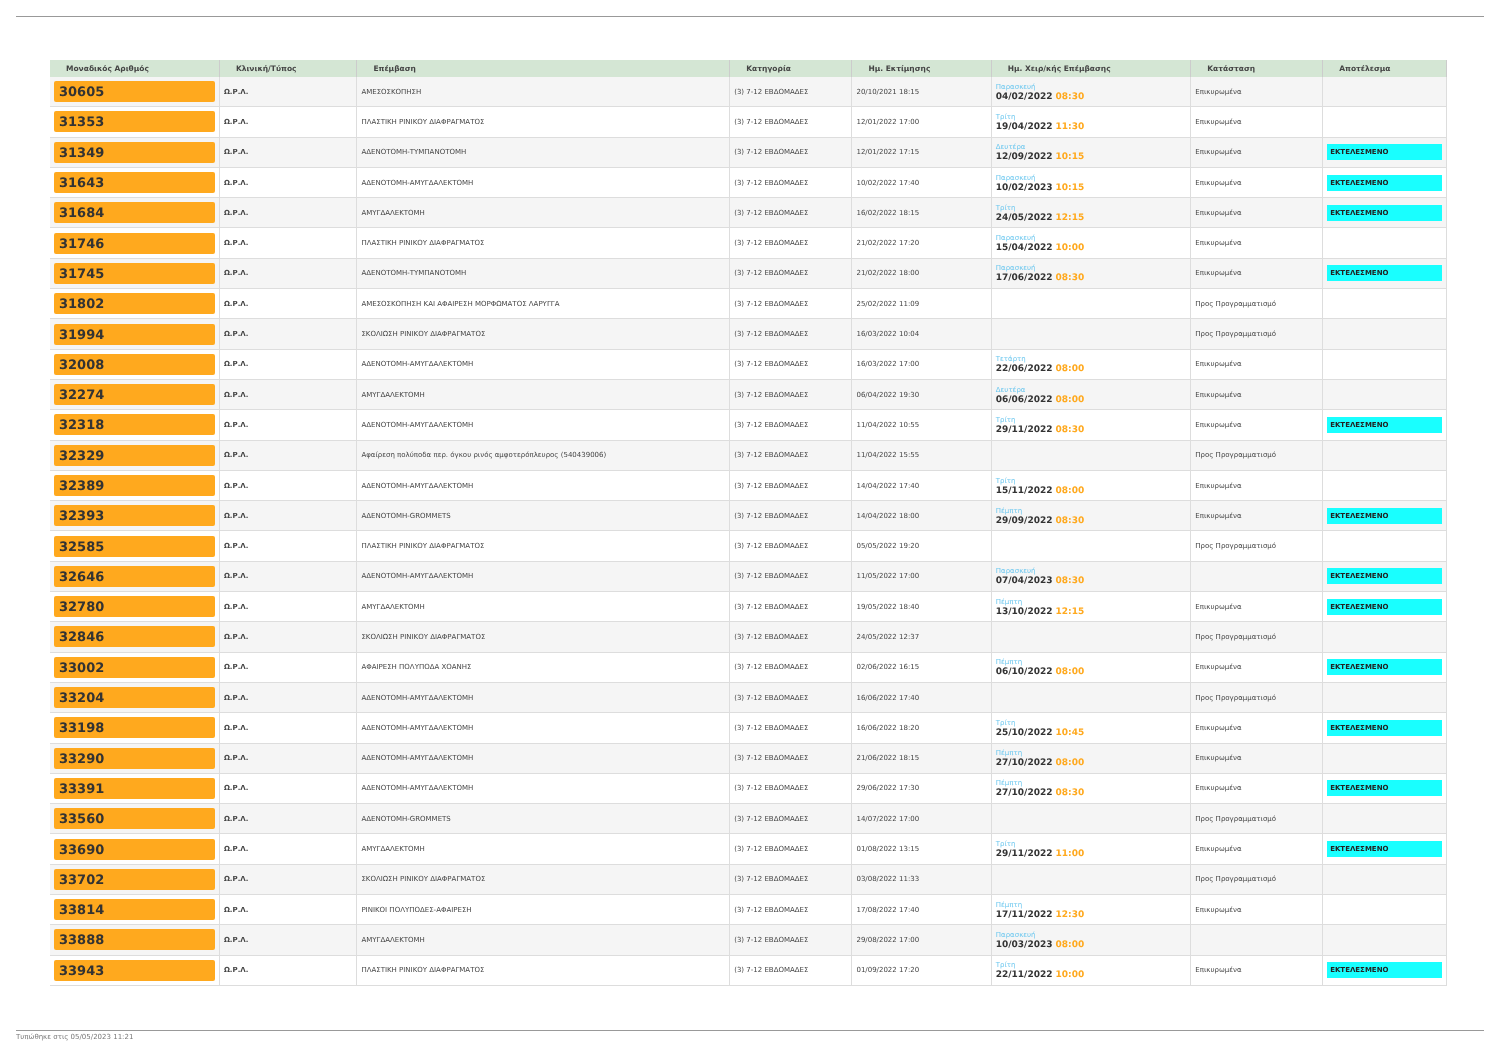| Μοναδικός Αριθμός | Κλινική/Τύπος | Επέμβαση | Κατηγορία | Ημ. Εκτίμησης | Ημ. Χειρ/κής Επέμβασης | Κατάσταση | Αποτέλεσμα |
| --- | --- | --- | --- | --- | --- | --- | --- |
| 30605 | Ω.Ρ.Λ. | ΑΜΕΣΟΣΚΟΠΗΣΗ | (3) 7-12 ΕΒΔΟΜΑΔΕΣ | 20/10/2021 18:15 | Παρασκευή 04/02/2022 08:30 | Επικυρωμένα | |
| 31353 | Ω.Ρ.Λ. | ΠΛΑΣΤΙΚΗ ΡΙΝΙΚΟΥ ΔΙΑΦΡΑΓΜΑΤΟΣ | (3) 7-12 ΕΒΔΟΜΑΔΕΣ | 12/01/2022 17:00 | Τρίτη 19/04/2022 11:30 | Επικυρωμένα | |
| 31349 | Ω.Ρ.Λ. | ΑΔΕΝΟΤΟΜΗ-ΤΥΜΠΑΝΟΤΟΜΗ | (3) 7-12 ΕΒΔΟΜΑΔΕΣ | 12/01/2022 17:15 | Δευτέρα 12/09/2022 10:15 | Επικυρωμένα | ΕΚΤΕΛΕΣΜΕΝΟ |
| 31643 | Ω.Ρ.Λ. | ΑΔΕΝΟΤΟΜΗ-ΑΜΥΓΔΑΛΕΚΤΟΜΗ | (3) 7-12 ΕΒΔΟΜΑΔΕΣ | 10/02/2022 17:40 | Παρασκευή 10/02/2023 10:15 | Επικυρωμένα | ΕΚΤΕΛΕΣΜΕΝΟ |
| 31684 | Ω.Ρ.Λ. | ΑΜΥΓΔΑΛΕΚΤΟΜΗ | (3) 7-12 ΕΒΔΟΜΑΔΕΣ | 16/02/2022 18:15 | Τρίτη 24/05/2022 12:15 | Επικυρωμένα | ΕΚΤΕΛΕΣΜΕΝΟ |
| 31746 | Ω.Ρ.Λ. | ΠΛΑΣΤΙΚΗ ΡΙΝΙΚΟΥ ΔΙΑΦΡΑΓΜΑΤΟΣ | (3) 7-12 ΕΒΔΟΜΑΔΕΣ | 21/02/2022 17:20 | Παρασκευή 15/04/2022 10:00 | Επικυρωμένα | |
| 31745 | Ω.Ρ.Λ. | ΑΔΕΝΟΤΟΜΗ-ΤΥΜΠΑΝΟΤΟΜΗ | (3) 7-12 ΕΒΔΟΜΑΔΕΣ | 21/02/2022 18:00 | Παρασκευή 17/06/2022 08:30 | Επικυρωμένα | ΕΚΤΕΛΕΣΜΕΝΟ |
| 31802 | Ω.Ρ.Λ. | ΑΜΕΣΟΣΚΟΠΗΣΗ ΚΑΙ ΑΦΑΙΡΕΣΗ ΜΟΡΦΩΜΑΤΟΣ ΛΑΡΥΓΓΑ | (3) 7-12 ΕΒΔΟΜΑΔΕΣ | 25/02/2022 11:09 | | Προς Προγραμματισμό | |
| 31994 | Ω.Ρ.Λ. | ΣΚΟΛΙΩΣΗ ΡΙΝΙΚΟΥ ΔΙΑΦΡΑΓΜΑΤΟΣ | (3) 7-12 ΕΒΔΟΜΑΔΕΣ | 16/03/2022 10:04 | | Προς Προγραμματισμό | |
| 32008 | Ω.Ρ.Λ. | ΑΔΕΝΟΤΟΜΗ-ΑΜΥΓΔΑΛΕΚΤΟΜΗ | (3) 7-12 ΕΒΔΟΜΑΔΕΣ | 16/03/2022 17:00 | Τετάρτη 22/06/2022 08:00 | Επικυρωμένα | |
| 32274 | Ω.Ρ.Λ. | ΑΜΥΓΔΑΛΕΚΤΟΜΗ | (3) 7-12 ΕΒΔΟΜΑΔΕΣ | 06/04/2022 19:30 | Δευτέρα 06/06/2022 08:00 | Επικυρωμένα | |
| 32318 | Ω.Ρ.Λ. | ΑΔΕΝΟΤΟΜΗ-ΑΜΥΓΔΑΛΕΚΤΟΜΗ | (3) 7-12 ΕΒΔΟΜΑΔΕΣ | 11/04/2022 10:55 | Τρίτη 29/11/2022 08:30 | Επικυρωμένα | ΕΚΤΕΛΕΣΜΕΝΟ |
| 32329 | Ω.Ρ.Λ. | Αφαίρεση πολύποδα περ. όγκου ρινός αμφοτερόπλευρος (540439006) | (3) 7-12 ΕΒΔΟΜΑΔΕΣ | 11/04/2022 15:55 | | Προς Προγραμματισμό | |
| 32389 | Ω.Ρ.Λ. | ΑΔΕΝΟΤΟΜΗ-ΑΜΥΓΔΑΛΕΚΤΟΜΗ | (3) 7-12 ΕΒΔΟΜΑΔΕΣ | 14/04/2022 17:40 | Τρίτη 15/11/2022 08:00 | Επικυρωμένα | |
| 32393 | Ω.Ρ.Λ. | ΑΔΕΝΟΤΟΜΗ-GROMMETS | (3) 7-12 ΕΒΔΟΜΑΔΕΣ | 14/04/2022 18:00 | Πέμπτη 29/09/2022 08:30 | Επικυρωμένα | ΕΚΤΕΛΕΣΜΕΝΟ |
| 32585 | Ω.Ρ.Λ. | ΠΛΑΣΤΙΚΗ ΡΙΝΙΚΟΥ ΔΙΑΦΡΑΓΜΑΤΟΣ | (3) 7-12 ΕΒΔΟΜΑΔΕΣ | 05/05/2022 19:20 | | Προς Προγραμματισμό | |
| 32646 | Ω.Ρ.Λ. | ΑΔΕΝΟΤΟΜΗ-ΑΜΥΓΔΑΛΕΚΤΟΜΗ | (3) 7-12 ΕΒΔΟΜΑΔΕΣ | 11/05/2022 17:00 | Παρασκευή 07/04/2023 08:30 | | ΕΚΤΕΛΕΣΜΕΝΟ |
| 32780 | Ω.Ρ.Λ. | ΑΜΥΓΔΑΛΕΚΤΟΜΗ | (3) 7-12 ΕΒΔΟΜΑΔΕΣ | 19/05/2022 18:40 | Πέμπτη 13/10/2022 12:15 | Επικυρωμένα | ΕΚΤΕΛΕΣΜΕΝΟ |
| 32846 | Ω.Ρ.Λ. | ΣΚΟΛΙΩΣΗ ΡΙΝΙΚΟΥ ΔΙΑΦΡΑΓΜΑΤΟΣ | (3) 7-12 ΕΒΔΟΜΑΔΕΣ | 24/05/2022 12:37 | | Προς Προγραμματισμό | |
| 33002 | Ω.Ρ.Λ. | ΑΦΑΙΡΕΣΗ ΠΟΛΥΠΟΔΑ ΧΟΑΝΗΣ | (3) 7-12 ΕΒΔΟΜΑΔΕΣ | 02/06/2022 16:15 | Πέμπτη 06/10/2022 08:00 | Επικυρωμένα | ΕΚΤΕΛΕΣΜΕΝΟ |
| 33204 | Ω.Ρ.Λ. | ΑΔΕΝΟΤΟΜΗ-ΑΜΥΓΔΑΛΕΚΤΟΜΗ | (3) 7-12 ΕΒΔΟΜΑΔΕΣ | 16/06/2022 17:40 | | Προς Προγραμματισμό | |
| 33198 | Ω.Ρ.Λ. | ΑΔΕΝΟΤΟΜΗ-ΑΜΥΓΔΑΛΕΚΤΟΜΗ | (3) 7-12 ΕΒΔΟΜΑΔΕΣ | 16/06/2022 18:20 | Τρίτη 25/10/2022 10:45 | Επικυρωμένα | ΕΚΤΕΛΕΣΜΕΝΟ |
| 33290 | Ω.Ρ.Λ. | ΑΔΕΝΟΤΟΜΗ-ΑΜΥΓΔΑΛΕΚΤΟΜΗ | (3) 7-12 ΕΒΔΟΜΑΔΕΣ | 21/06/2022 18:15 | Πέμπτη 27/10/2022 08:00 | Επικυρωμένα | |
| 33391 | Ω.Ρ.Λ. | ΑΔΕΝΟΤΟΜΗ-ΑΜΥΓΔΑΛΕΚΤΟΜΗ | (3) 7-12 ΕΒΔΟΜΑΔΕΣ | 29/06/2022 17:30 | Πέμπτη 27/10/2022 08:30 | Επικυρωμένα | ΕΚΤΕΛΕΣΜΕΝΟ |
| 33560 | Ω.Ρ.Λ. | ΑΔΕΝΟΤΟΜΗ-GROMMETS | (3) 7-12 ΕΒΔΟΜΑΔΕΣ | 14/07/2022 17:00 | | Προς Προγραμματισμό | |
| 33690 | Ω.Ρ.Λ. | ΑΜΥΓΔΑΛΕΚΤΟΜΗ | (3) 7-12 ΕΒΔΟΜΑΔΕΣ | 01/08/2022 13:15 | Τρίτη 29/11/2022 11:00 | Επικυρωμένα | ΕΚΤΕΛΕΣΜΕΝΟ |
| 33702 | Ω.Ρ.Λ. | ΣΚΟΛΙΩΣΗ ΡΙΝΙΚΟΥ ΔΙΑΦΡΑΓΜΑΤΟΣ | (3) 7-12 ΕΒΔΟΜΑΔΕΣ | 03/08/2022 11:33 | | Προς Προγραμματισμό | |
| 33814 | Ω.Ρ.Λ. | ΡΙΝΙΚΟΙ ΠΟΛΥΠΟΔΕΣ-ΑΦΑΙΡΕΣΗ | (3) 7-12 ΕΒΔΟΜΑΔΕΣ | 17/08/2022 17:40 | Πέμπτη 17/11/2022 12:30 | Επικυρωμένα | |
| 33888 | Ω.Ρ.Λ. | ΑΜΥΓΔΑΛΕΚΤΟΜΗ | (3) 7-12 ΕΒΔΟΜΑΔΕΣ | 29/08/2022 17:00 | Παρασκευή 10/03/2023 08:00 | | |
| 33943 | Ω.Ρ.Λ. | ΠΛΑΣΤΙΚΗ ΡΙΝΙΚΟΥ ΔΙΑΦΡΑΓΜΑΤΟΣ | (3) 7-12 ΕΒΔΟΜΑΔΕΣ | 01/09/2022 17:20 | Τρίτη 22/11/2022 10:00 | Επικυρωμένα | ΕΚΤΕΛΕΣΜΕΝΟ |
Τυπώθηκε στις 05/05/2023 11:21